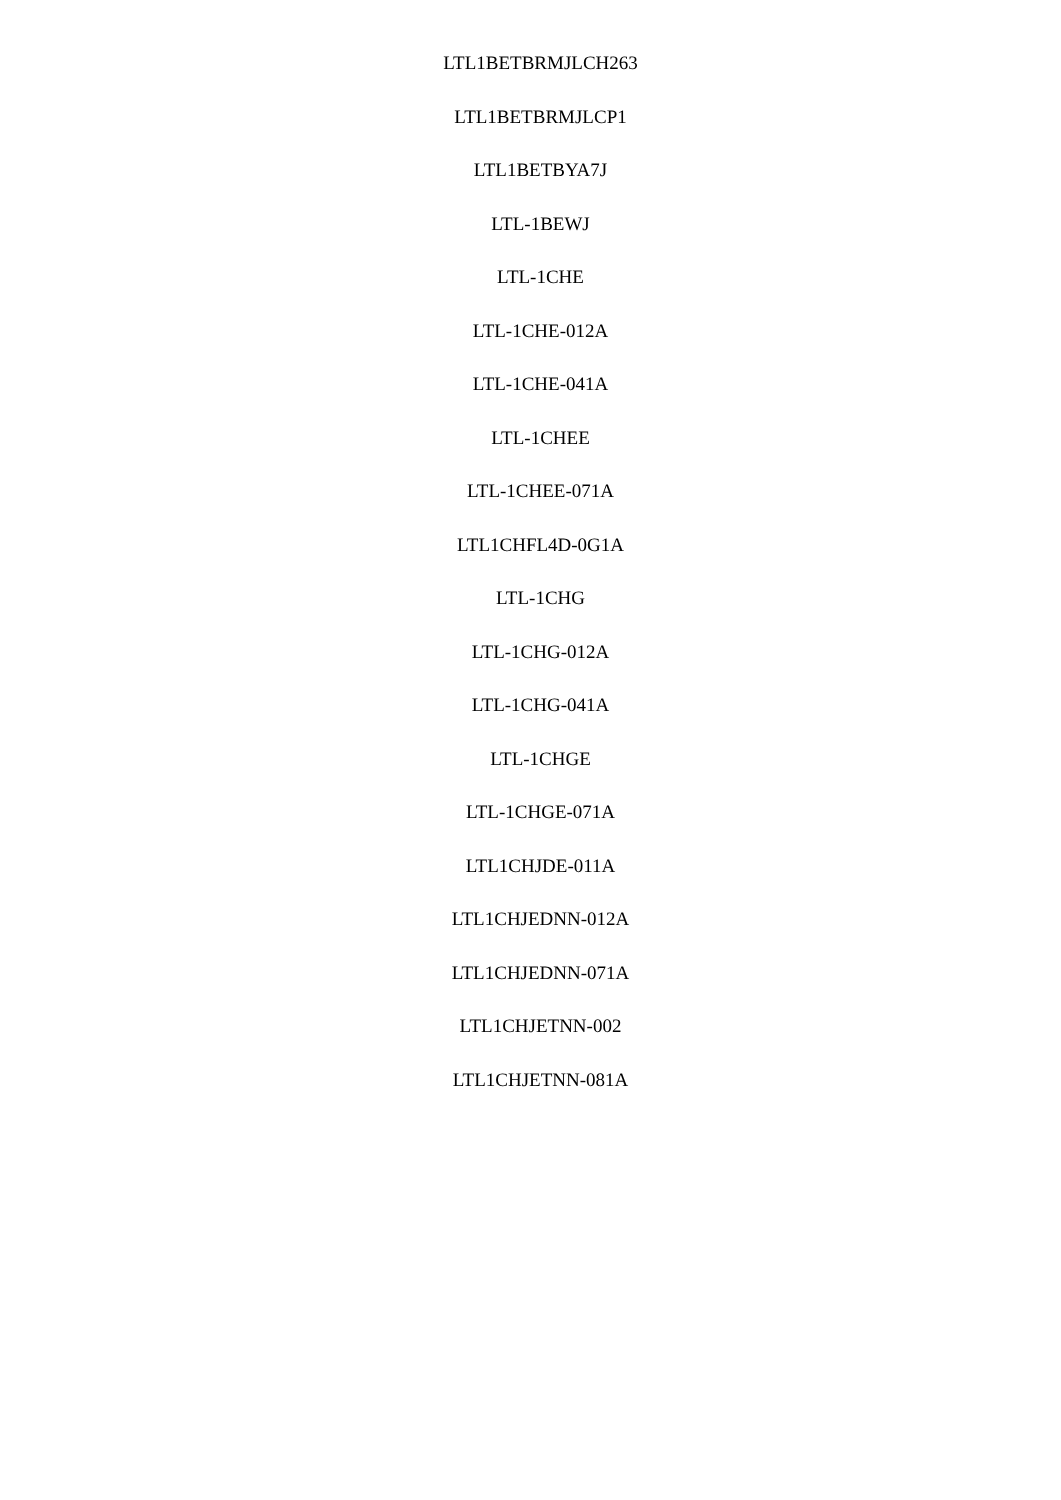LTL1BETBRMJLCH263
LTL1BETBRMJLCP1
LTL1BETBYA7J
LTL-1BEWJ
LTL-1CHE
LTL-1CHE-012A
LTL-1CHE-041A
LTL-1CHEE
LTL-1CHEE-071A
LTL1CHFL4D-0G1A
LTL-1CHG
LTL-1CHG-012A
LTL-1CHG-041A
LTL-1CHGE
LTL-1CHGE-071A
LTL1CHJDE-011A
LTL1CHJEDNN-012A
LTL1CHJEDNN-071A
LTL1CHJETNN-002
LTL1CHJETNN-081A